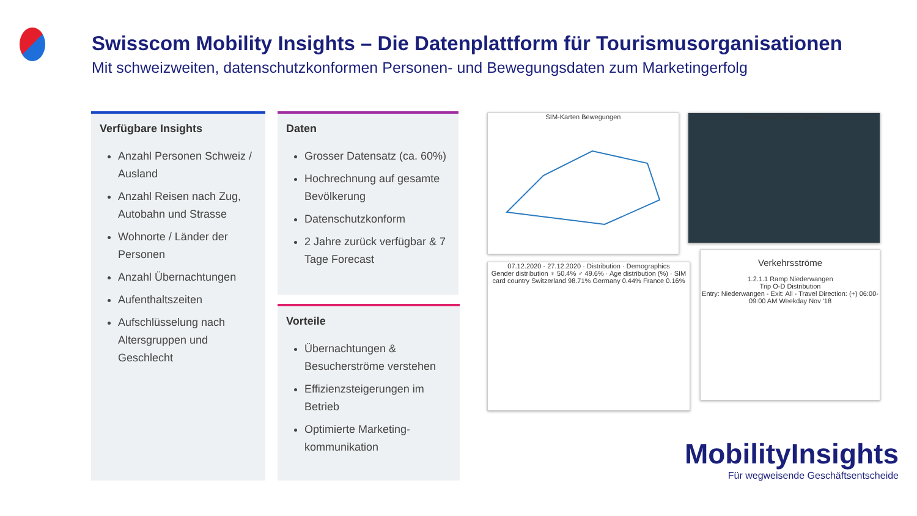Swisscom Mobility Insights – Die Datenplattform für Tourismusorganisationen
Mit schweizweiten, datenschutzkonformen Personen- und Bewegungsdaten zum Marketingerfolg
Verfügbare Insights
Anzahl Personen Schweiz / Ausland
Anzahl Reisen nach Zug, Autobahn und Strasse
Wohnorte / Länder der Personen
Anzahl Übernachtungen
Aufenthaltszeiten
Aufschlüsselung nach Altersgruppen und Geschlecht
Daten
Grosser Datensatz (ca. 60%)
Hochrechnung auf gesamte Bevölkerung
Datenschutzkonform
2 Jahre zurück verfügbar & 7 Tage Forecast
Vorteile
Übernachtungen & Besucherströme verstehen
Effizienzsteigerungen im Betrieb
Optimierte Marketing-kommunikation
SIM-Karten Bewegungen Regensdorf Kloten Opfikon
07.12.2020 - 27.12.2020 · Distribution · Demographics
Gender distribution ♀ 50.4% ♂ 49.6% · Age distribution (%) · SIM card country Switzerland 98.71% Germany 0.44% France 0.16%
Verkehrsströme
1.2.1.1 Ramp Niederwangen
Trip O-D Distribution
Entry: Niederwangen - Exit: All - Travel Direction: (+) 06:00-09:00 AM Weekday Nov '18
MobilityInsights
Für wegweisende Geschäftsentscheide